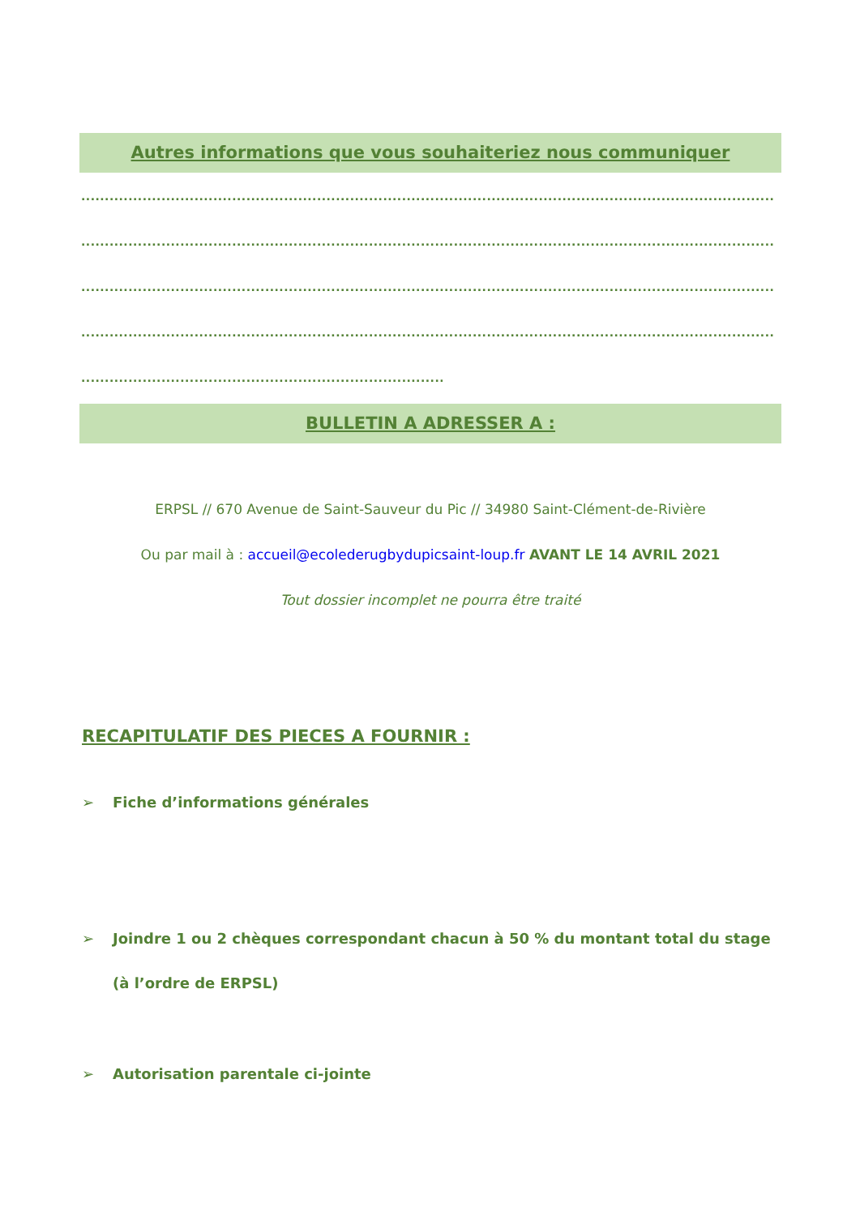Autres informations que vous souhaiteriez nous communiquer
............................................................................................................................................................................................................
............................................................................................................................................................................................................
............................................................................................................................................................................................................
............................................................................................................................................................................................................
............................................................................................................
BULLETIN A ADRESSER A :
ERPSL // 670 Avenue de Saint-Sauveur du Pic // 34980 Saint-Clément-de-Rivière
Ou par mail à : accueil@ecolederugbydupicsaint-loup.fr AVANT LE 14 AVRIL 2021
Tout dossier incomplet ne pourra être traité
RECAPITULATIF DES PIECES A FOURNIR :
➢ Fiche d’informations générales
➢ Joindre 1 ou 2 chèques correspondant chacun à 50 % du montant total du stage (à l’ordre de ERPSL)
➢ Autorisation parentale ci-jointe